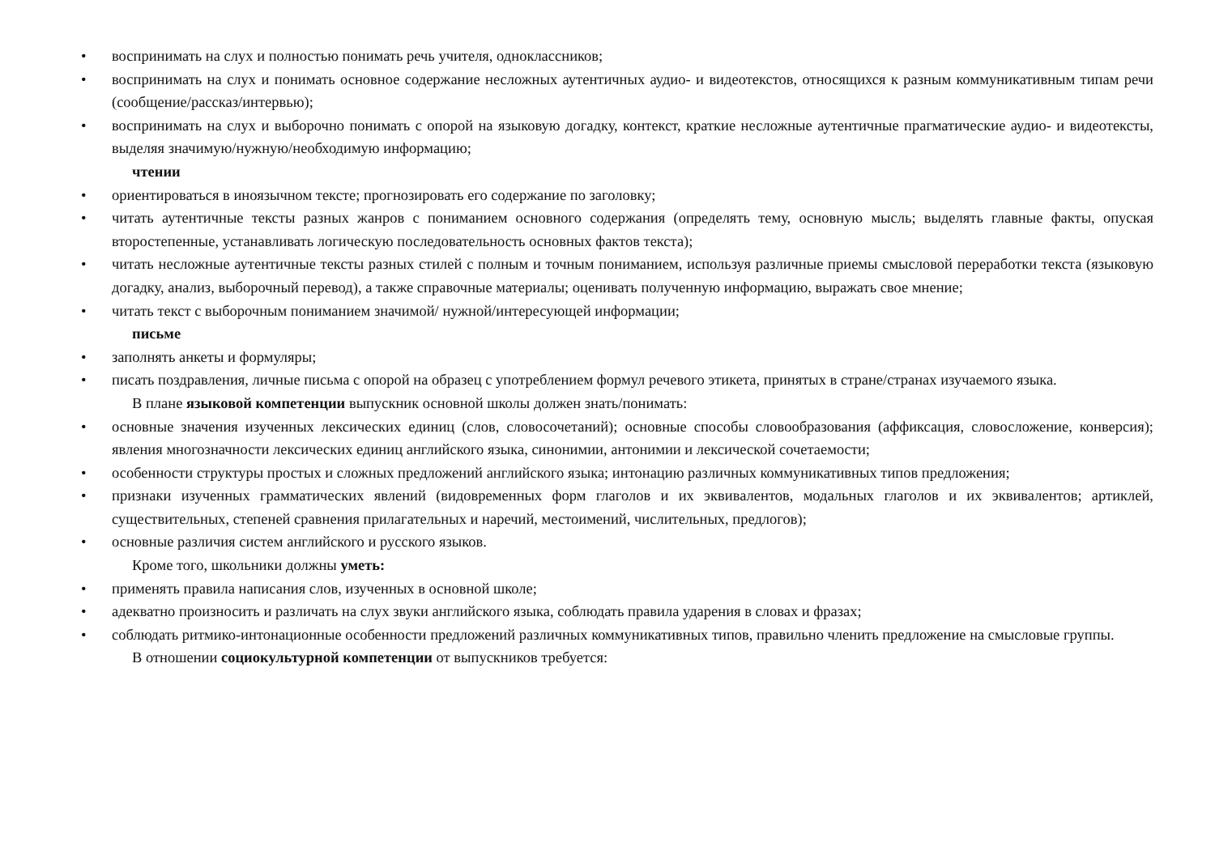• воспринимать на слух и полностью понимать речь учителя, одноклассников;
• воспринимать на слух и понимать основное содержание несложных аутентичных аудио- и видеотекстов, относящихся к разным коммуникативным типам речи (сообщение/рассказ/интервью);
• воспринимать на слух и выборочно понимать с опорой на языковую догадку, контекст, краткие несложные аутентичные прагматические аудио- и видеотексты, выделяя значимую/нужную/необходимую информацию;
чтении
• ориентироваться в иноязычном тексте; прогнозировать его содержание по заголовку;
• читать аутентичные тексты разных жанров с пониманием основного содержания (определять тему, основную мысль; выделять главные факты, опуская второстепенные, устанавливать логическую последовательность основных фактов текста);
• читать несложные аутентичные тексты разных стилей с полным и точным пониманием, используя различные приемы смысловой переработки текста (языковую догадку, анализ, выборочный перевод), а также справочные материалы; оценивать полученную информацию, выражать свое мнение;
• читать текст с выборочным пониманием значимой/ нужной/интересующей информации;
письме
• заполнять анкеты и формуляры;
• писать поздравления, личные письма с опорой на образец с употреблением формул речевого этикета, принятых в стране/странах изучаемого языка.
В плане языковой компетенции выпускник основной школы должен знать/понимать:
• основные значения изученных лексических единиц (слов, словосочетаний); основные способы словообразования (аффиксация, словосложение, конверсия); явления многозначности лексических единиц английского языка, синонимии, антонимии и лексической сочетаемости;
• особенности структуры простых и сложных предложений английского языка; интонацию различных коммуникативных типов предложения;
• признаки изученных грамматических явлений (видовременных форм глаголов и их эквивалентов, модальных глаголов и их эквивалентов; артиклей, существительных, степеней сравнения прилагательных и наречий, местоимений, числительных, предлогов);
• основные различия систем английского и русского языков.
Кроме того, школьники должны уметь:
• применять правила написания слов, изученных в основной школе;
• адекватно произносить и различать на слух звуки английского языка, соблюдать правила ударения в словах и фразах;
• соблюдать ритмико-интонационные особенности предложений различных коммуникативных типов, правильно членить предложение на смысловые группы.
В отношении социокультурной компетенции от выпускников требуется: